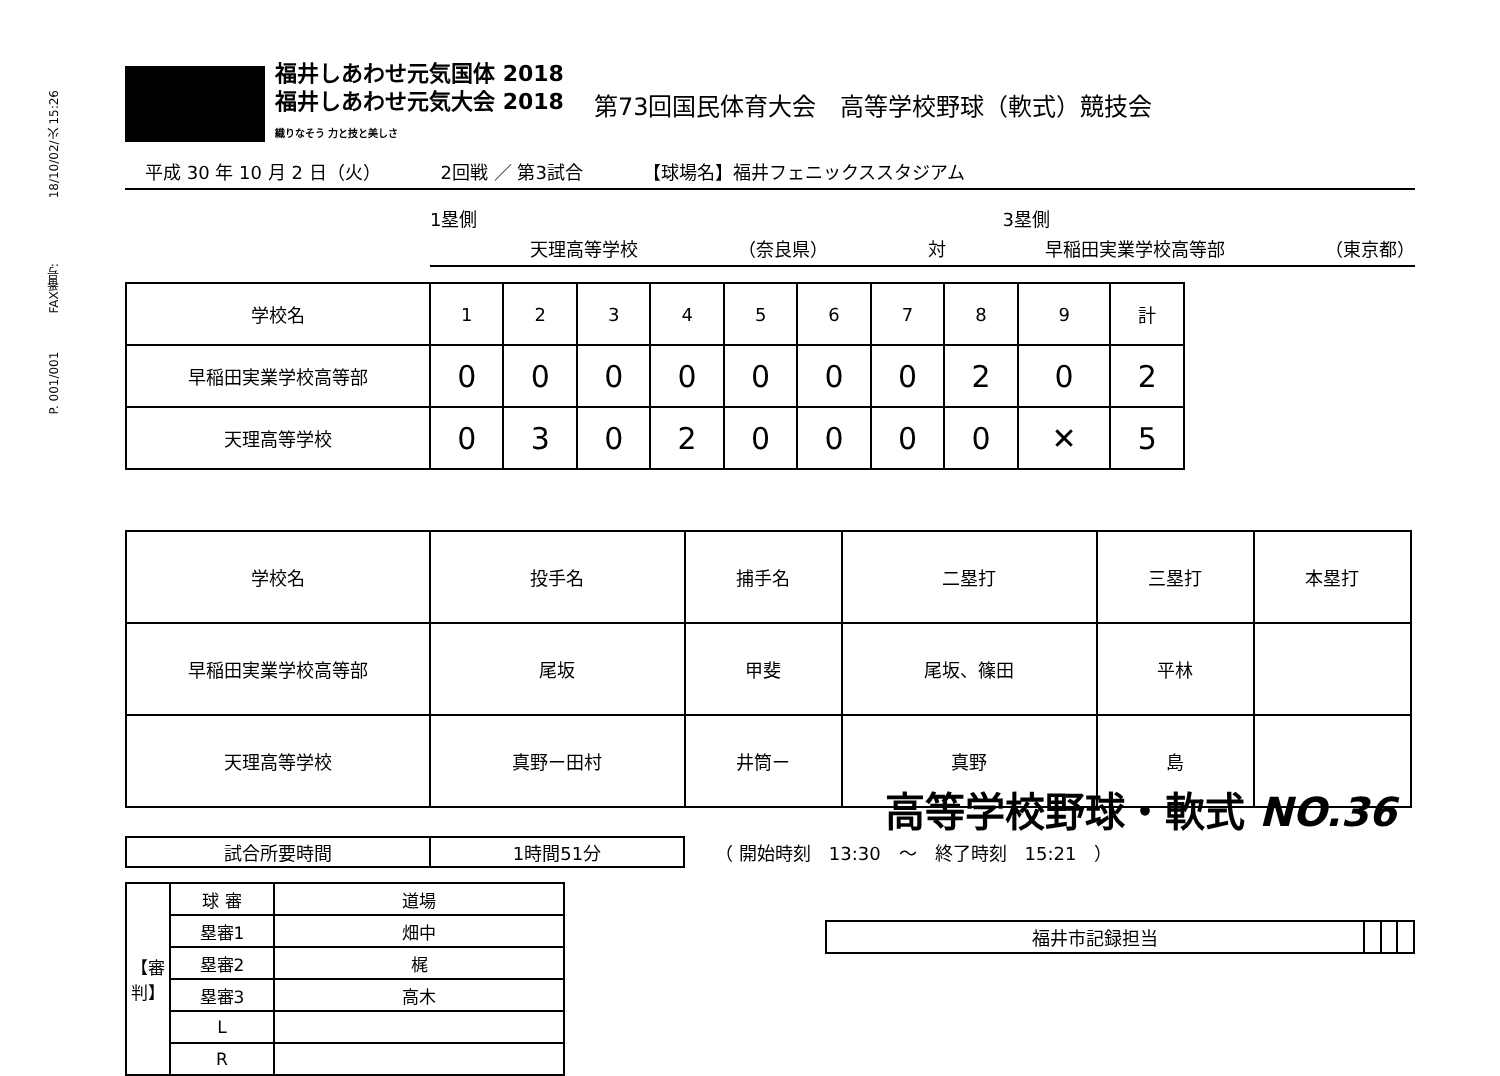P. 001/001 FAX番号: 18/10/02/火 15:26
福井しあわせ元気国体 2018
福井しあわせ元気大会 2018
織りなそう 力と技と美しさ
第73回国民体育大会　高等学校野球（軟式）競技会
平成 30 年 10 月 2 日（火） 2回戦 ／ 第3試合 【球場名】福井フェニックススタジアム
1塁側 3塁側
天理高等学校 （奈良県） 対 早稲田実業学校高等部 （東京都）
| 学校名 | 1 | 2 | 3 | 4 | 5 | 6 | 7 | 8 | 9 | 計 |
| 早稲田実業学校高等部 | 0 | 0 | 0 | 0 | 0 | 0 | 0 | 2 | 0 | 2 |
| 天理高等学校 | 0 | 3 | 0 | 2 | 0 | 0 | 0 | 0 | ✕ | 5 |
| 学校名 | 投手名 | 捕手名 | 二塁打 | 三塁打 | 本塁打 |
| 早稲田実業学校高等部 | 尾坂 | 甲斐 | 尾坂、篠田 | 平林 | |
| 天理高等学校 | 真野ー田村 | 井筒ー | 真野 | 島 | |
| 試合所要時間 | 1時間51分 |
（ 開始時刻　13:30　～　終了時刻　15:21　）
| 【審判】 | 球 審 | 道場 |
| | 塁審1 | 畑中 |
| | 塁審2 | 梶 |
| | 塁審3 | 高木 |
| | L | |
| | R | |
高等学校野球・軟式 NO.36
| 福井市記録担当 | | | |